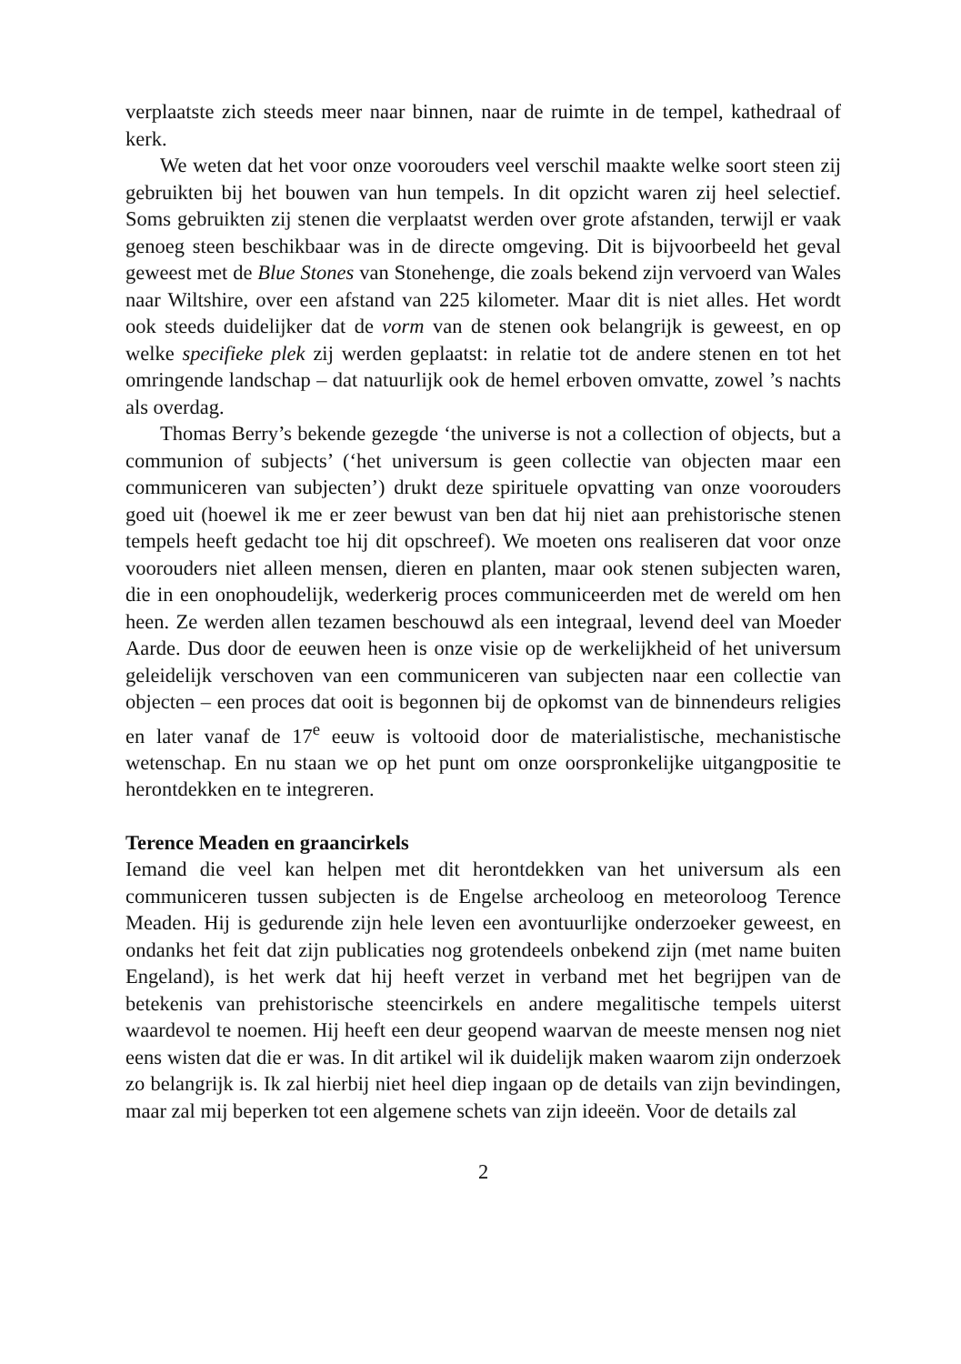verplaatste zich steeds meer naar binnen, naar de ruimte in de tempel, kathedraal of kerk.
We weten dat het voor onze voorouders veel verschil maakte welke soort steen zij gebruikten bij het bouwen van hun tempels. In dit opzicht waren zij heel selectief. Soms gebruikten zij stenen die verplaatst werden over grote afstanden, terwijl er vaak genoeg steen beschikbaar was in de directe omgeving. Dit is bijvoorbeeld het geval geweest met de Blue Stones van Stonehenge, die zoals bekend zijn vervoerd van Wales naar Wiltshire, over een afstand van 225 kilometer. Maar dit is niet alles. Het wordt ook steeds duidelijker dat de vorm van de stenen ook belangrijk is geweest, en op welke specifieke plek zij werden geplaatst: in relatie tot de andere stenen en tot het omringende landschap – dat natuurlijk ook de hemel erboven omvatte, zowel ’s nachts als overdag.
Thomas Berry’s bekende gezegde ‘the universe is not a collection of objects, but a communion of subjects’ (‘het universum is geen collectie van objecten maar een communiceren van subjecten’) drukt deze spirituele opvatting van onze voorouders goed uit (hoewel ik me er zeer bewust van ben dat hij niet aan prehistorische stenen tempels heeft gedacht toe hij dit opschreef). We moeten ons realiseren dat voor onze voorouders niet alleen mensen, dieren en planten, maar ook stenen subjecten waren, die in een onophoudelijk, wederkerig proces communiceerden met de wereld om hen heen. Ze werden allen tezamen beschouwd als een integraal, levend deel van Moeder Aarde. Dus door de eeuwen heen is onze visie op de werkelijkheid of het universum geleidelijk verschoven van een communiceren van subjecten naar een collectie van objecten – een proces dat ooit is begonnen bij de opkomst van de binnendeurs religies en later vanaf de 17<sup>e</sup> eeuw is voltooid door de materialistische, mechanistische wetenschap. En nu staan we op het punt om onze oorspronkelijke uitgangpositie te herontdekken en te integreren.
Terence Meaden en graancirkels
Iemand die veel kan helpen met dit herontdekken van het universum als een communiceren tussen subjecten is de Engelse archeoloog en meteoroloog Terence Meaden. Hij is gedurende zijn hele leven een avontuurlijke onderzoeker geweest, en ondanks het feit dat zijn publicaties nog grotendeels onbekend zijn (met name buiten Engeland), is het werk dat hij heeft verzet in verband met het begrijpen van de betekenis van prehistorische steencirkels en andere megalitische tempels uiterst waardevol te noemen. Hij heeft een deur geopend waarvan de meeste mensen nog niet eens wisten dat die er was. In dit artikel wil ik duidelijk maken waarom zijn onderzoek zo belangrijk is. Ik zal hierbij niet heel diep ingaan op de details van zijn bevindingen, maar zal mij beperken tot een algemene schets van zijn ideeën. Voor de details zal
2